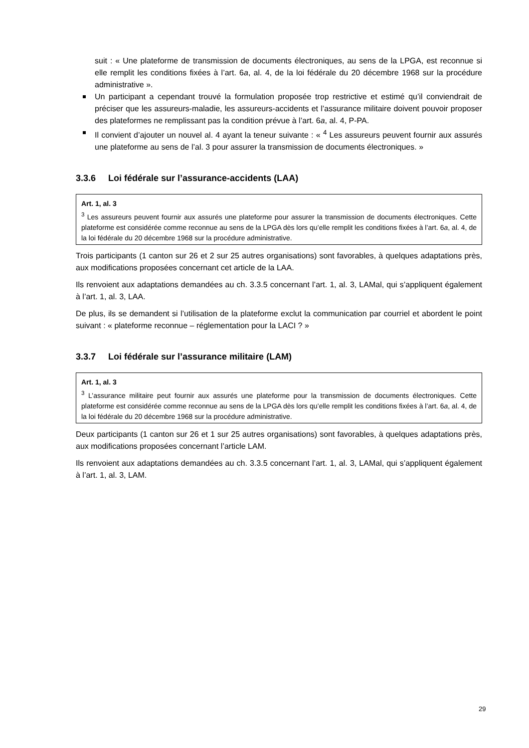suit : « Une plateforme de transmission de documents électroniques, au sens de la LPGA, est reconnue si elle remplit les conditions fixées à l’art. 6a, al. 4, de la loi fédérale du 20 décembre 1968 sur la procédure administrative ».
Un participant a cependant trouvé la formulation proposée trop restrictive et estimé qu’il conviendrait de préciser que les assureurs-maladie, les assureurs-accidents et l’assurance militaire doivent pouvoir proposer des plateformes ne remplissant pas la condition prévue à l’art. 6a, al. 4, P-PA.
Il convient d’ajouter un nouvel al. 4 ayant la teneur suivante : « <sup>4</sup> Les assureurs peuvent fournir aux assurés une plateforme au sens de l’al. 3 pour assurer la transmission de documents électroniques. »
3.3.6 Loi fédérale sur l’assurance-accidents (LAA)
Art. 1, al. 3
<sup>3</sup> Les assureurs peuvent fournir aux assurés une plateforme pour assurer la transmission de documents électroniques. Cette plateforme est considérée comme reconnue au sens de la LPGA dès lors qu’elle remplit les conditions fixées à l’art. 6a, al. 4, de la loi fédérale du 20 décembre 1968 sur la procédure administrative.
Trois participants (1 canton sur 26 et 2 sur 25 autres organisations) sont favorables, à quelques adaptations près, aux modifications proposées concernant cet article de la LAA.
Ils renvoient aux adaptations demandées au ch. 3.3.5 concernant l’art. 1, al. 3, LAMal, qui s’appliquent également à l’art. 1, al. 3, LAA.
De plus, ils se demandent si l’utilisation de la plateforme exclut la communication par courriel et abordent le point suivant : « plateforme reconnue – réglementation pour la LACI ? »
3.3.7 Loi fédérale sur l’assurance militaire (LAM)
Art. 1, al. 3
<sup>3</sup> L’assurance militaire peut fournir aux assurés une plateforme pour la transmission de documents électroniques. Cette plateforme est considérée comme reconnue au sens de la LPGA dès lors qu’elle remplit les conditions fixées à l’art. 6a, al. 4, de la loi fédérale du 20 décembre 1968 sur la procédure administrative.
Deux participants (1 canton sur 26 et 1 sur 25 autres organisations) sont favorables, à quelques adaptations près, aux modifications proposées concernant l’article LAM.
Ils renvoient aux adaptations demandées au ch. 3.3.5 concernant l’art. 1, al. 3, LAMal, qui s’appliquent également à l’art. 1, al. 3, LAM.
29